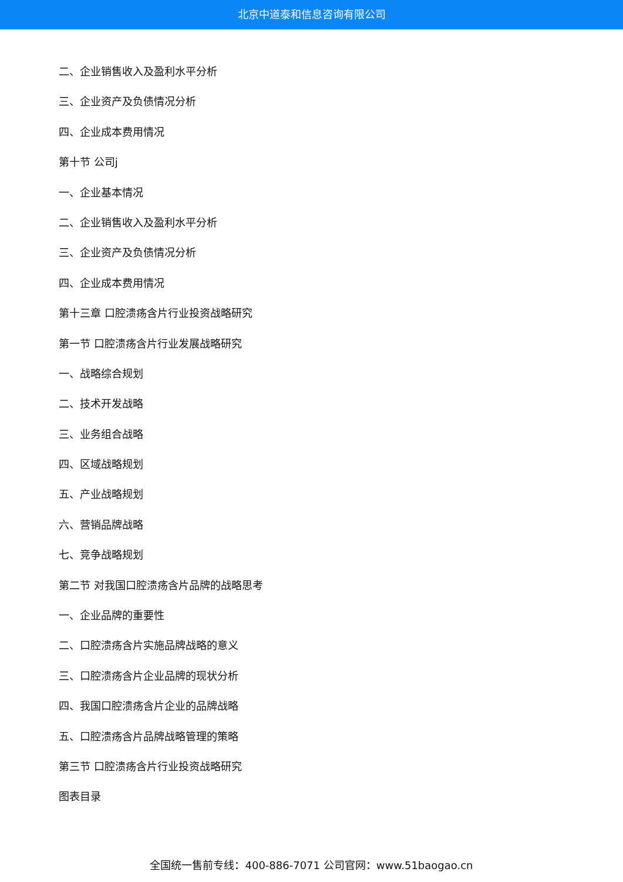北京中道泰和信息咨询有限公司
二、企业销售收入及盈利水平分析
三、企业资产及负债情况分析
四、企业成本费用情况
第十节 公司j
一、企业基本情况
二、企业销售收入及盈利水平分析
三、企业资产及负债情况分析
四、企业成本费用情况
第十三章 口腔溃疡含片行业投资战略研究
第一节 口腔溃疡含片行业发展战略研究
一、战略综合规划
二、技术开发战略
三、业务组合战略
四、区域战略规划
五、产业战略规划
六、营销品牌战略
七、竞争战略规划
第二节 对我国口腔溃疡含片品牌的战略思考
一、企业品牌的重要性
二、口腔溃疡含片实施品牌战略的意义
三、口腔溃疡含片企业品牌的现状分析
四、我国口腔溃疡含片企业的品牌战略
五、口腔溃疡含片品牌战略管理的策略
第三节 口腔溃疡含片行业投资战略研究
图表目录
全国统一售前专线：400-886-7071 公司官网：www.51baogao.cn